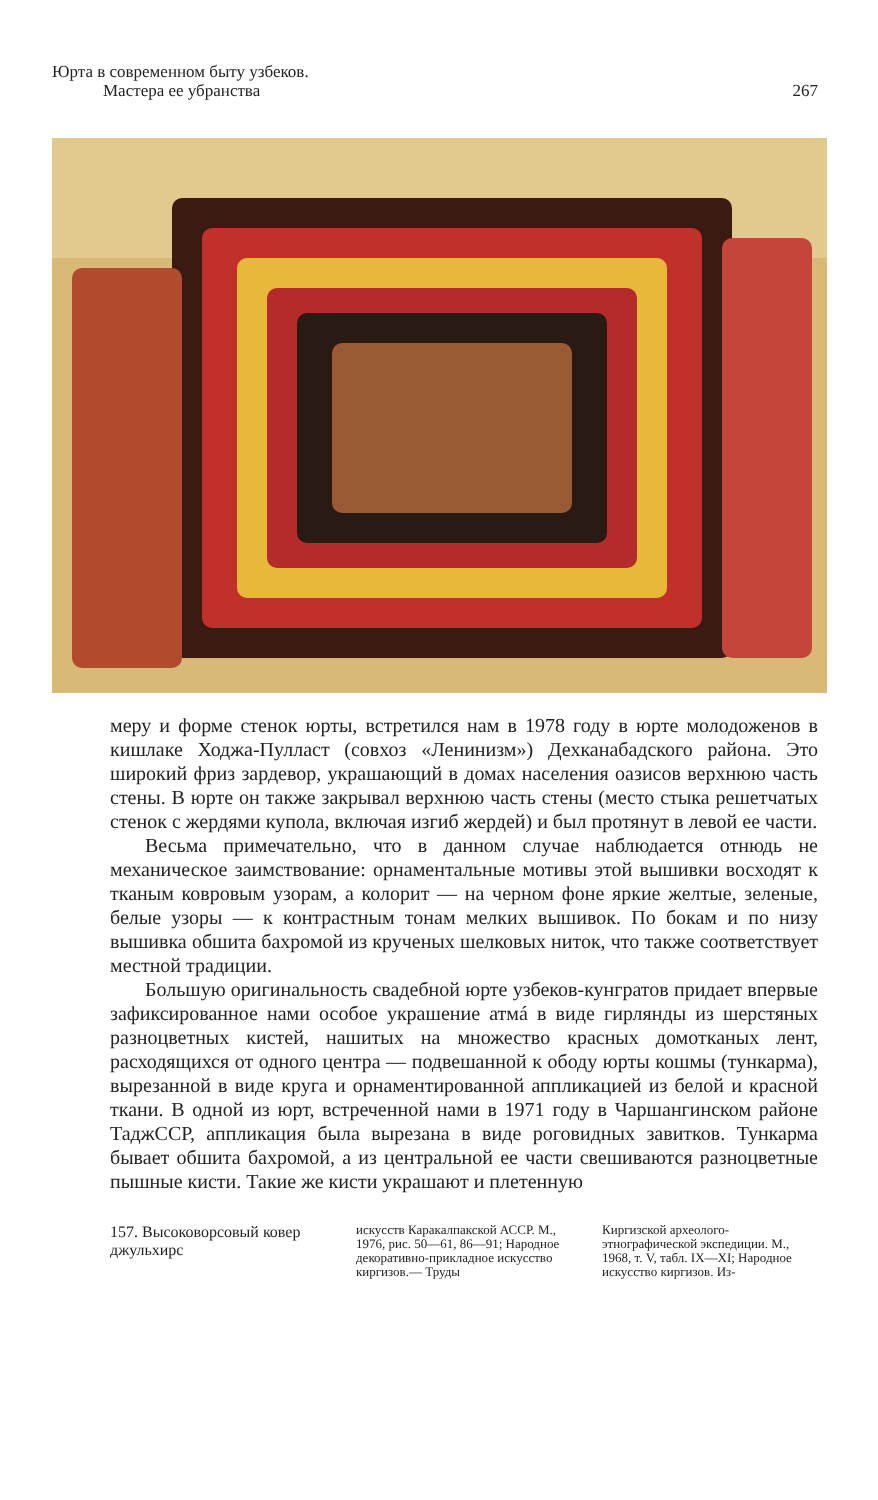Юрта в современном быту узбеков.
Мастера ее убранства
267
меру и форме стенок юрты, встретился нам в 1978 году в юрте молодоженов в кишлаке Ходжа-Пулласт (совхоз «Ленинизм») Дехканабадского района. Это широкий фриз зардевор, украшающий в домах населения оазисов верхнюю часть стены. В юрте он также закрывал верхнюю часть стены (место стыка решетчатых стенок с жердями купола, включая изгиб жердей) и был протянут в левой ее части.
Весьма примечательно, что в данном случае наблюдается отнюдь не механическое заимствование: орнаментальные мотивы этой вышивки восходят к тканым ковровым узорам, а колорит — на черном фоне яркие желтые, зеленые, белые узоры — к контрастным тонам мелких вышивок. По бокам и по низу вышивка обшита бахромой из крученых шелковых ниток, что также соответствует местной традиции.
Большую оригинальность свадебной юрте узбеков-кунгратов придает впервые зафиксированное нами особое украшение атмá в виде гирлянды из шерстяных разноцветных кистей, нашитых на множество красных домотканых лент, расходящихся от одного центра — подвешанной к ободу юрты кошмы (тункарма), вырезанной в виде круга и орнаментированной аппликацией из белой и красной ткани. В одной из юрт, встреченной нами в 1971 году в Чаршангинском районе ТаджССР, аппликация была вырезана в виде роговидных завитков. Тункарма бывает обшита бахромой, а из центральной ее части свешиваются разноцветные пышные кисти. Такие же кисти украшают и плетенную
157. Высоковорсовый ковер джульхирс
искусств Каракалпакской АССР. М., 1976, рис. 50—61, 86—91; Народное декоративно-прикладное искусство киргизов.— Труды
Киргизской археолого-этнографической экспедиции. М., 1968, т. V, табл. IX—XI; Народное искусство киргизов. Из-